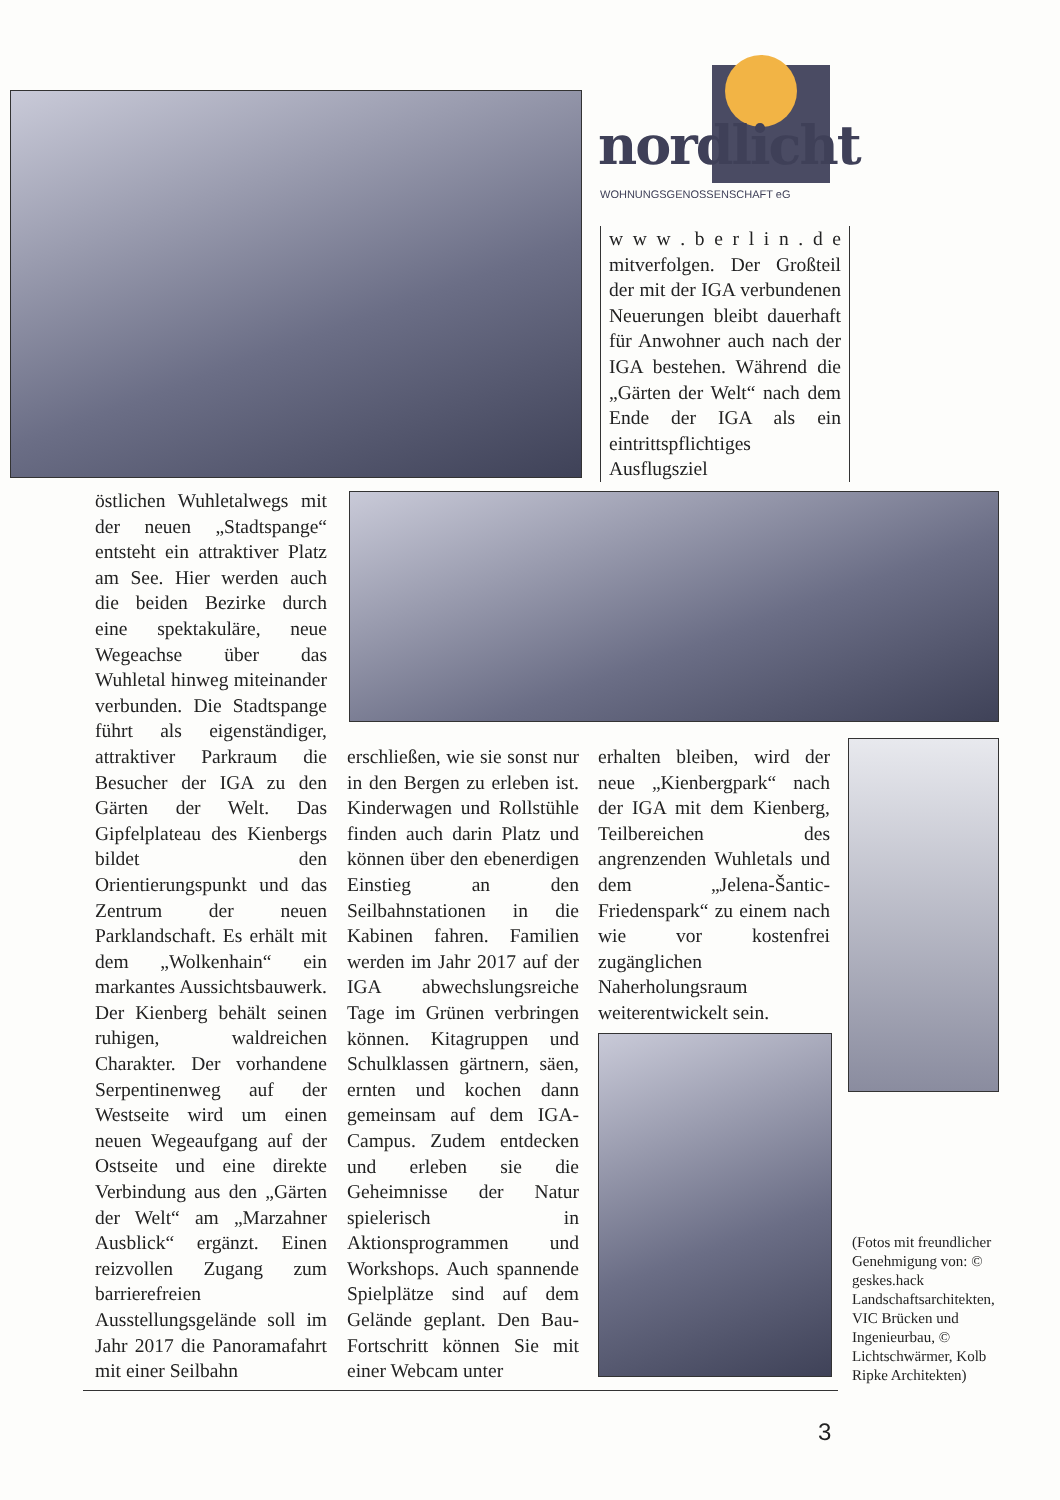nordlicht WOHNUNGSGENOSSENSCHAFT eG
w w w . b e r l i n . d e mitverfolgen. Der Großteil der mit der IGA verbundenen Neuerungen bleibt dauerhaft für Anwohner auch nach der IGA bestehen. Während die „Gärten der Welt“ nach dem Ende der IGA als ein eintrittspflichtiges Ausflugsziel
östlichen Wuhletalwegs mit der neuen „Stadtspange“ entsteht ein attraktiver Platz am See. Hier werden auch die beiden Bezirke durch eine spektakuläre, neue Wegeachse über das Wuhletal hinweg miteinander verbunden. Die Stadtspange führt als eigenständiger, attraktiver Parkraum die Besucher der IGA zu den Gärten der Welt. Das Gipfelplateau des Kienbergs bildet den Orientierungspunkt und das Zentrum der neuen Parklandschaft. Es erhält mit dem „Wolkenhain“ ein markantes Aussichtsbauwerk. Der Kienberg behält seinen ruhigen, waldreichen Charakter. Der vorhandene Serpentinenweg auf der Westseite wird um einen neuen Wegeaufgang auf der Ostseite und eine direkte Verbindung aus den „Gärten der Welt“ am „Marzahner Ausblick“ ergänzt. Einen reizvollen Zugang zum barrierefreien Ausstellungsgelände soll im Jahr 2017 die Panoramafahrt mit einer Seilbahn
erschließen, wie sie sonst nur in den Bergen zu erleben ist. Kinderwagen und Rollstühle finden auch darin Platz und können über den ebenerdigen Einstieg an den Seilbahnstationen in die Kabinen fahren. Familien werden im Jahr 2017 auf der IGA abwechslungsreiche Tage im Grünen verbringen können. Kitagruppen und Schulklassen gärtnern, säen, ernten und kochen dann gemeinsam auf dem IGA-Campus. Zudem entdecken und erleben sie die Geheimnisse der Natur spielerisch in Aktionsprogrammen und Workshops. Auch spannende Spielplätze sind auf dem Gelände geplant. Den Bau-Fortschritt können Sie mit einer Webcam unter
erhalten bleiben, wird der neue „Kienbergpark“ nach der IGA mit dem Kienberg, Teilbereichen des angrenzenden Wuhletals und dem „Jelena-Šantic-Friedenspark“ zu einem nach wie vor kostenfrei zugänglichen Naherholungsraum weiterentwickelt sein.
(Fotos mit freundlicher Genehmigung von: © geskes.hack Landschaftsarchitekten, VIC Brücken und Ingenieurbau, © Lichtschwärmer, Kolb Ripke Architekten)
3